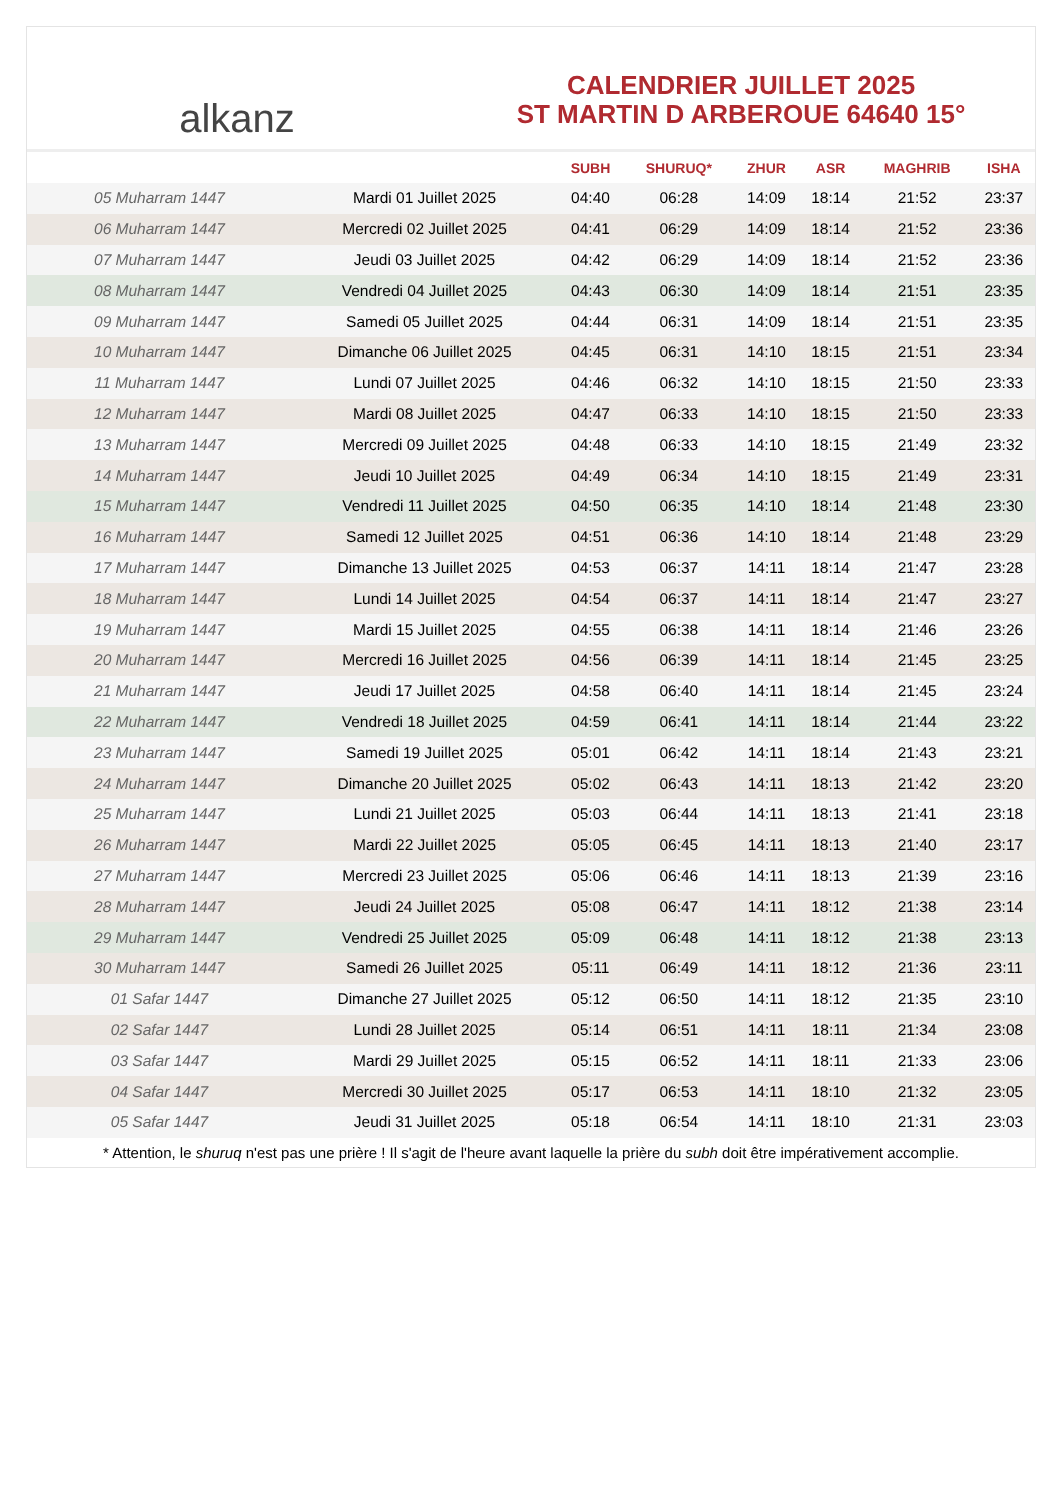alkanz
CALENDRIER JUILLET 2025
ST MARTIN D ARBEROUE 64640 15°
| | | SUBH | SHURUQ* | ZHUR | ASR | MAGHRIB | ISHA |
| --- | --- | --- | --- | --- | --- | --- | --- |
| 05 Muharram 1447 | Mardi 01 Juillet 2025 | 04:40 | 06:28 | 14:09 | 18:14 | 21:52 | 23:37 |
| 06 Muharram 1447 | Mercredi 02 Juillet 2025 | 04:41 | 06:29 | 14:09 | 18:14 | 21:52 | 23:36 |
| 07 Muharram 1447 | Jeudi 03 Juillet 2025 | 04:42 | 06:29 | 14:09 | 18:14 | 21:52 | 23:36 |
| 08 Muharram 1447 | Vendredi 04 Juillet 2025 | 04:43 | 06:30 | 14:09 | 18:14 | 21:51 | 23:35 |
| 09 Muharram 1447 | Samedi 05 Juillet 2025 | 04:44 | 06:31 | 14:09 | 18:14 | 21:51 | 23:35 |
| 10 Muharram 1447 | Dimanche 06 Juillet 2025 | 04:45 | 06:31 | 14:10 | 18:15 | 21:51 | 23:34 |
| 11 Muharram 1447 | Lundi 07 Juillet 2025 | 04:46 | 06:32 | 14:10 | 18:15 | 21:50 | 23:33 |
| 12 Muharram 1447 | Mardi 08 Juillet 2025 | 04:47 | 06:33 | 14:10 | 18:15 | 21:50 | 23:33 |
| 13 Muharram 1447 | Mercredi 09 Juillet 2025 | 04:48 | 06:33 | 14:10 | 18:15 | 21:49 | 23:32 |
| 14 Muharram 1447 | Jeudi 10 Juillet 2025 | 04:49 | 06:34 | 14:10 | 18:15 | 21:49 | 23:31 |
| 15 Muharram 1447 | Vendredi 11 Juillet 2025 | 04:50 | 06:35 | 14:10 | 18:14 | 21:48 | 23:30 |
| 16 Muharram 1447 | Samedi 12 Juillet 2025 | 04:51 | 06:36 | 14:10 | 18:14 | 21:48 | 23:29 |
| 17 Muharram 1447 | Dimanche 13 Juillet 2025 | 04:53 | 06:37 | 14:11 | 18:14 | 21:47 | 23:28 |
| 18 Muharram 1447 | Lundi 14 Juillet 2025 | 04:54 | 06:37 | 14:11 | 18:14 | 21:47 | 23:27 |
| 19 Muharram 1447 | Mardi 15 Juillet 2025 | 04:55 | 06:38 | 14:11 | 18:14 | 21:46 | 23:26 |
| 20 Muharram 1447 | Mercredi 16 Juillet 2025 | 04:56 | 06:39 | 14:11 | 18:14 | 21:45 | 23:25 |
| 21 Muharram 1447 | Jeudi 17 Juillet 2025 | 04:58 | 06:40 | 14:11 | 18:14 | 21:45 | 23:24 |
| 22 Muharram 1447 | Vendredi 18 Juillet 2025 | 04:59 | 06:41 | 14:11 | 18:14 | 21:44 | 23:22 |
| 23 Muharram 1447 | Samedi 19 Juillet 2025 | 05:01 | 06:42 | 14:11 | 18:14 | 21:43 | 23:21 |
| 24 Muharram 1447 | Dimanche 20 Juillet 2025 | 05:02 | 06:43 | 14:11 | 18:13 | 21:42 | 23:20 |
| 25 Muharram 1447 | Lundi 21 Juillet 2025 | 05:03 | 06:44 | 14:11 | 18:13 | 21:41 | 23:18 |
| 26 Muharram 1447 | Mardi 22 Juillet 2025 | 05:05 | 06:45 | 14:11 | 18:13 | 21:40 | 23:17 |
| 27 Muharram 1447 | Mercredi 23 Juillet 2025 | 05:06 | 06:46 | 14:11 | 18:13 | 21:39 | 23:16 |
| 28 Muharram 1447 | Jeudi 24 Juillet 2025 | 05:08 | 06:47 | 14:11 | 18:12 | 21:38 | 23:14 |
| 29 Muharram 1447 | Vendredi 25 Juillet 2025 | 05:09 | 06:48 | 14:11 | 18:12 | 21:38 | 23:13 |
| 30 Muharram 1447 | Samedi 26 Juillet 2025 | 05:11 | 06:49 | 14:11 | 18:12 | 21:36 | 23:11 |
| 01 Safar 1447 | Dimanche 27 Juillet 2025 | 05:12 | 06:50 | 14:11 | 18:12 | 21:35 | 23:10 |
| 02 Safar 1447 | Lundi 28 Juillet 2025 | 05:14 | 06:51 | 14:11 | 18:11 | 21:34 | 23:08 |
| 03 Safar 1447 | Mardi 29 Juillet 2025 | 05:15 | 06:52 | 14:11 | 18:11 | 21:33 | 23:06 |
| 04 Safar 1447 | Mercredi 30 Juillet 2025 | 05:17 | 06:53 | 14:11 | 18:10 | 21:32 | 23:05 |
| 05 Safar 1447 | Jeudi 31 Juillet 2025 | 05:18 | 06:54 | 14:11 | 18:10 | 21:31 | 23:03 |
* Attention, le shuruq n'est pas une prière ! Il s'agit de l'heure avant laquelle la prière du subh doit être impérativement accomplie.